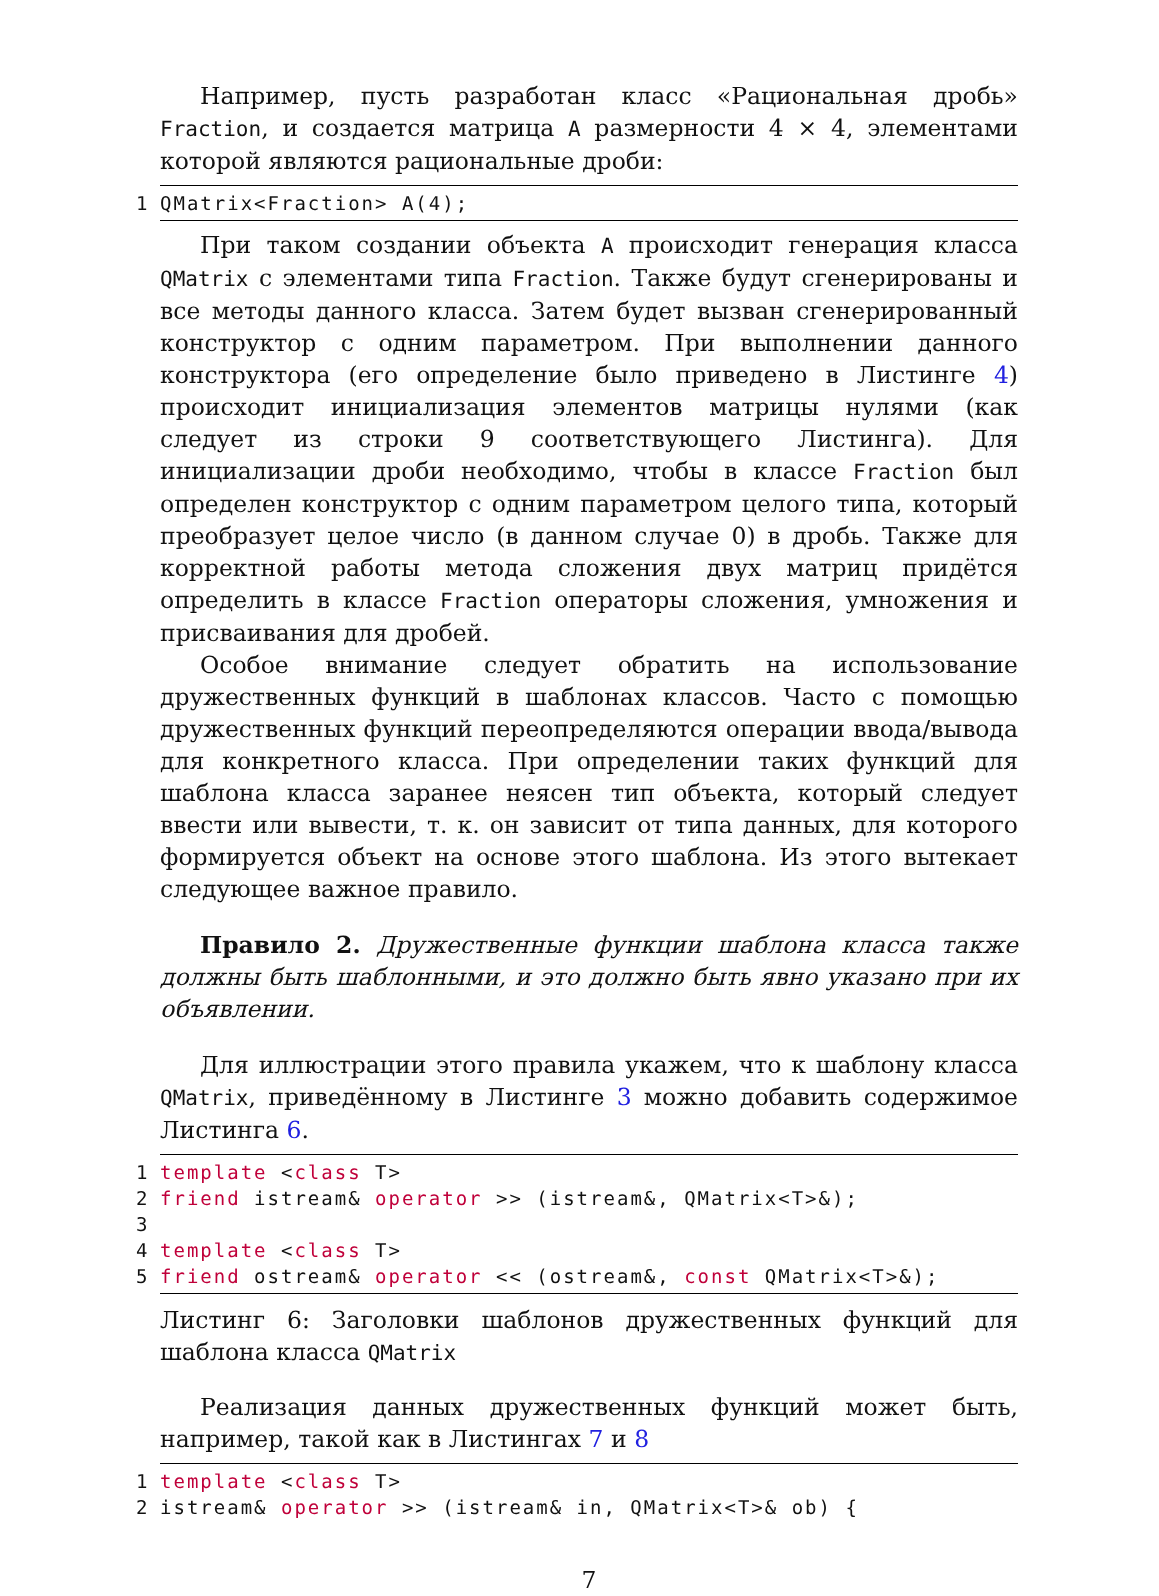Например, пусть разработан класс «Рациональная дробь» Fraction, и создается матрица A размерности 4 × 4, элементами которой являются рациональные дроби:
1 QMatrix<Fraction> A(4);
При таком создании объекта A происходит генерация класса QMatrix с элементами типа Fraction. Также будут сгенерированы и все методы данного класса. Затем будет вызван сгенерированный конструктор с одним параметром. При выполнении данного конструктора (его определение было приведено в Листинге 4) происходит инициализация элементов матрицы нулями (как следует из строки 9 соответствующего Листинга). Для инициализации дроби необходимо, чтобы в классе Fraction был определен конструктор с одним параметром целого типа, который преобразует целое число (в данном случае 0) в дробь. Также для корректной работы метода сложения двух матриц придётся определить в классе Fraction операторы сложения, умножения и присваивания для дробей.
Особое внимание следует обратить на использование дружественных функций в шаблонах классов. Часто с помощью дружественных функций переопределяются операции ввода/вывода для конкретного класса. При определении таких функций для шаблона класса заранее неясен тип объекта, который следует ввести или вывести, т. к. он зависит от типа данных, для которого формируется объект на основе этого шаблона. Из этого вытекает следующее важное правило.
Правило 2. Дружественные функции шаблона класса также должны быть шаблонными, и это должно быть явно указано при их объявлении.
Для иллюстрации этого правила укажем, что к шаблону класса QMatrix, приведённому в Листинге 3 можно добавить содержимое Листинга 6.
1 template <class T> 2 friend istream& operator >> (istream&, QMatrix<T>&); 3 4 template <class T> 5 friend ostream& operator << (ostream&, const QMatrix<T>&);
Листинг 6: Заголовки шаблонов дружественных функций для шаблона класса QMatrix
Реализация данных дружественных функций может быть, например, такой как в Листингах 7 и 8
1 template <class T> 2 istream& operator >> (istream& in, QMatrix<T>& ob) {
7